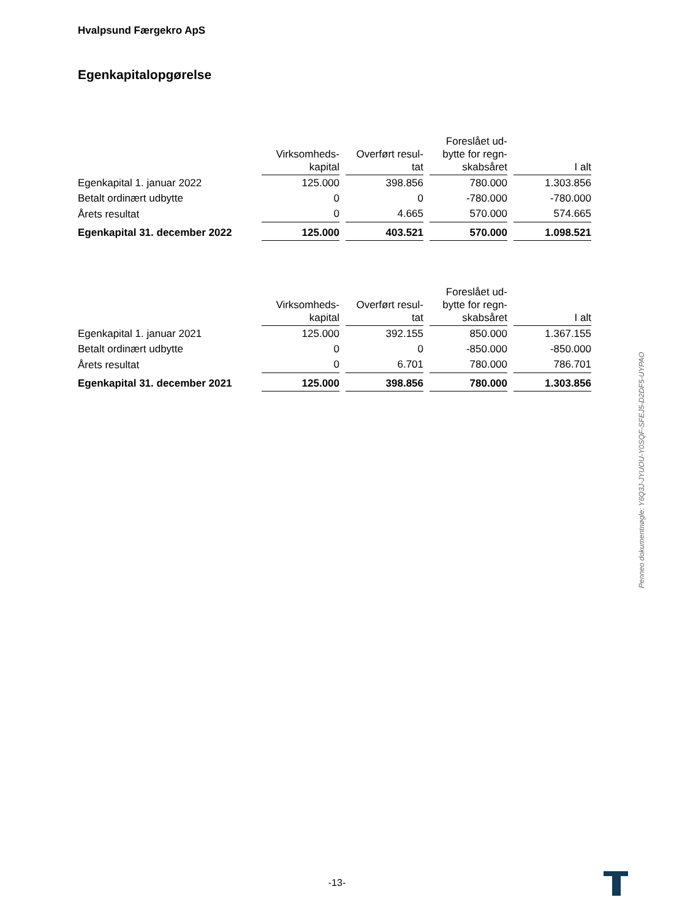Hvalpsund Færgekro ApS
Egenkapitalopgørelse
| | Virksomheds- kapital | Overført resul- tat | Foreslået ud- bytte for regn- skabsåret | I alt |
| --- | --- | --- | --- | --- |
| Egenkapital 1. januar 2022 | 125.000 | 398.856 | 780.000 | 1.303.856 |
| Betalt ordinært udbytte | 0 | 0 | -780.000 | -780.000 |
| Årets resultat | 0 | 4.665 | 570.000 | 574.665 |
| Egenkapital 31. december 2022 | 125.000 | 403.521 | 570.000 | 1.098.521 |
| | Virksomheds- kapital | Overført resul- tat | Foreslået ud- bytte for regn- skabsåret | I alt |
| --- | --- | --- | --- | --- |
| Egenkapital 1. januar 2021 | 125.000 | 392.155 | 850.000 | 1.367.155 |
| Betalt ordinært udbytte | 0 | 0 | -850.000 | -850.000 |
| Årets resultat | 0 | 6.701 | 780.000 | 786.701 |
| Egenkapital 31. december 2021 | 125.000 | 398.856 | 780.000 | 1.303.856 |
Penneo dokumentnøgle: Y6Q3J-JYUOU-Y0SQF-SFEJ5-D2DF5-UYPAO
-13-